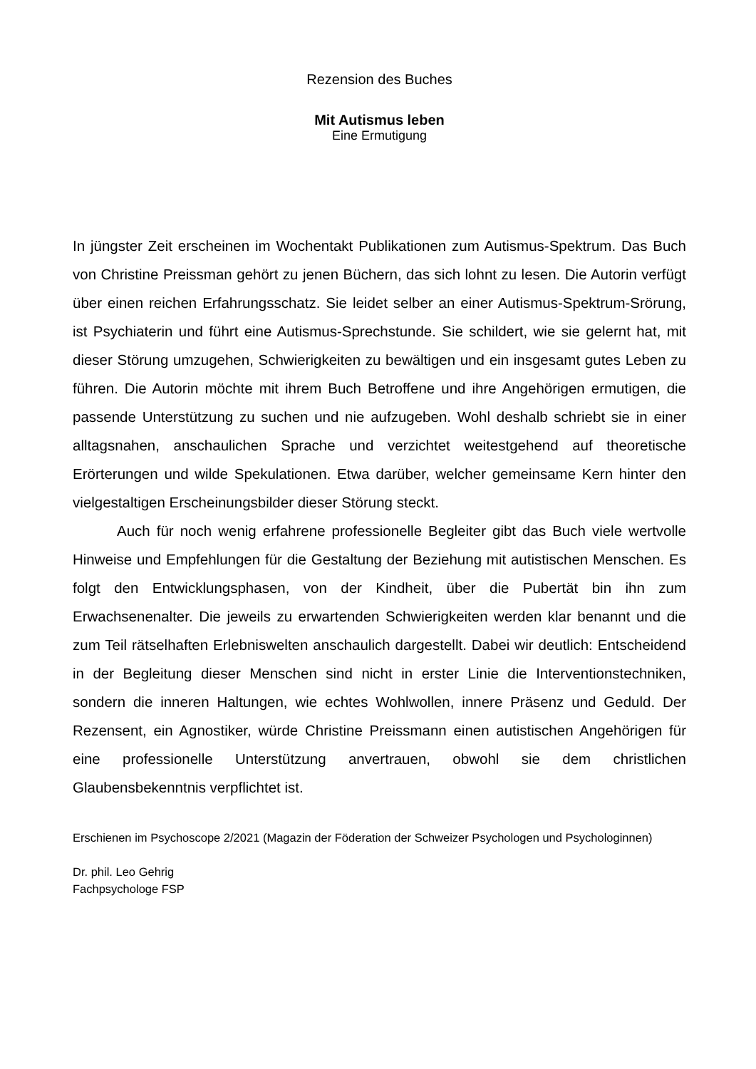Rezension des Buches
Mit Autismus leben
Eine Ermutigung
In jüngster Zeit erscheinen im Wochentakt Publikationen zum Autismus-Spektrum. Das Buch von Christine Preissman gehört zu jenen Büchern, das sich lohnt zu lesen. Die Autorin verfügt über einen reichen Erfahrungsschatz. Sie leidet selber an einer Autismus-Spektrum-Srörung, ist Psychiaterin und führt eine Autismus-Sprechstunde. Sie schildert, wie sie gelernt hat, mit dieser Störung umzugehen, Schwierigkeiten zu bewältigen und ein insgesamt gutes Leben zu führen. Die Autorin möchte mit ihrem Buch Betroffene und ihre Angehörigen ermutigen, die passende Unterstützung zu suchen und nie aufzugeben. Wohl deshalb schriebt sie in einer alltagsnahen, anschaulichen Sprache und verzichtet weitestgehend auf theoretische Erörterungen und wilde Spekulationen. Etwa darüber, welcher gemeinsame Kern hinter den vielgestaltigen Erscheinungsbilder dieser Störung steckt.
Auch für noch wenig erfahrene professionelle Begleiter gibt das Buch viele wertvolle Hinweise und Empfehlungen für die Gestaltung der Beziehung mit autistischen Menschen. Es folgt den Entwicklungsphasen, von der Kindheit, über die Pubertät bin ihn zum Erwachsenenalter. Die jeweils zu erwartenden Schwierigkeiten werden klar benannt und die zum Teil rätselhaften Erlebniswelten anschaulich dargestellt. Dabei wir deutlich: Entscheidend in der Begleitung dieser Menschen sind nicht in erster Linie die Interventionstechniken, sondern die inneren Haltungen, wie echtes Wohlwollen, innere Präsenz und Geduld. Der Rezensent, ein Agnostiker, würde Christine Preissmann einen autistischen Angehörigen für eine professionelle Unterstützung anvertrauen, obwohl sie dem christlichen Glaubensbekenntnis verpflichtet ist.
Erschienen im Psychoscope 2/2021 (Magazin der Föderation der Schweizer Psychologen und Psychologinnen)
Dr. phil. Leo Gehrig
Fachpsychologe FSP